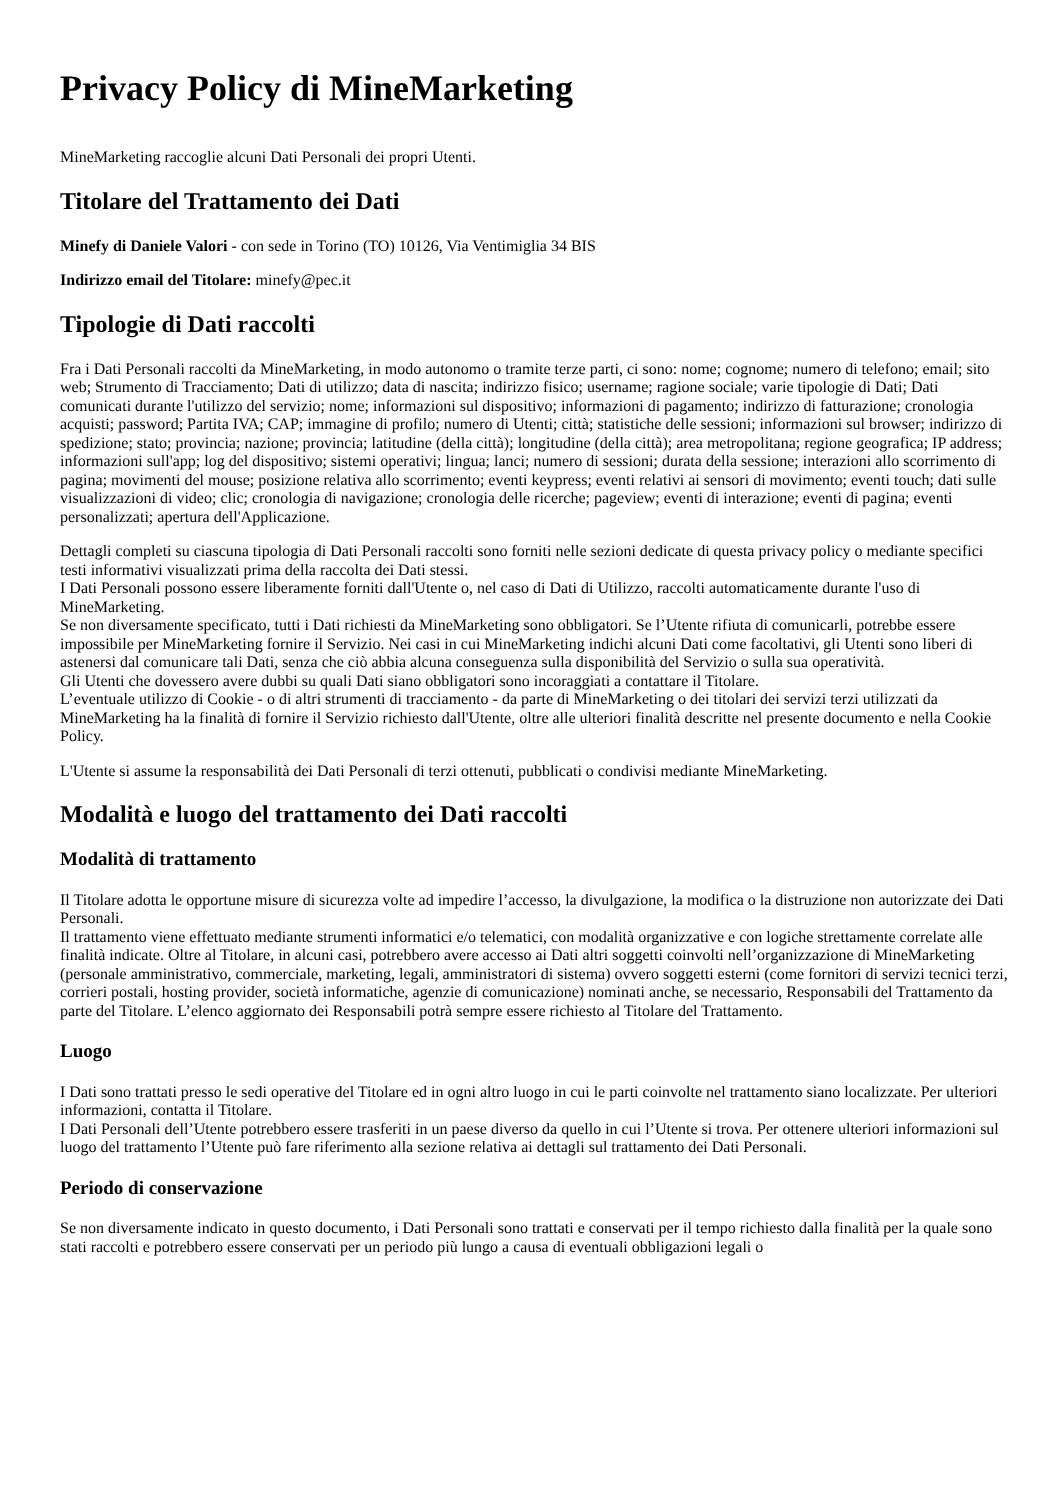Privacy Policy di MineMarketing
MineMarketing raccoglie alcuni Dati Personali dei propri Utenti.
Titolare del Trattamento dei Dati
Minefy di Daniele Valori - con sede in Torino (TO) 10126, Via Ventimiglia 34 BIS
Indirizzo email del Titolare: minefy@pec.it
Tipologie di Dati raccolti
Fra i Dati Personali raccolti da MineMarketing, in modo autonomo o tramite terze parti, ci sono: nome; cognome; numero di telefono; email; sito web; Strumento di Tracciamento; Dati di utilizzo; data di nascita; indirizzo fisico; username; ragione sociale; varie tipologie di Dati; Dati comunicati durante l'utilizzo del servizio; nome; informazioni sul dispositivo; informazioni di pagamento; indirizzo di fatturazione; cronologia acquisti; password; Partita IVA; CAP; immagine di profilo; numero di Utenti; città; statistiche delle sessioni; informazioni sul browser; indirizzo di spedizione; stato; provincia; nazione; provincia; latitudine (della città); longitudine (della città); area metropolitana; regione geografica; IP address; informazioni sull'app; log del dispositivo; sistemi operativi; lingua; lanci; numero di sessioni; durata della sessione; interazioni allo scorrimento di pagina; movimenti del mouse; posizione relativa allo scorrimento; eventi keypress; eventi relativi ai sensori di movimento; eventi touch; dati sulle visualizzazioni di video; clic; cronologia di navigazione; cronologia delle ricerche; pageview; eventi di interazione; eventi di pagina; eventi personalizzati; apertura dell'Applicazione.
Dettagli completi su ciascuna tipologia di Dati Personali raccolti sono forniti nelle sezioni dedicate di questa privacy policy o mediante specifici testi informativi visualizzati prima della raccolta dei Dati stessi.
I Dati Personali possono essere liberamente forniti dall'Utente o, nel caso di Dati di Utilizzo, raccolti automaticamente durante l'uso di MineMarketing.
Se non diversamente specificato, tutti i Dati richiesti da MineMarketing sono obbligatori. Se l’Utente rifiuta di comunicarli, potrebbe essere impossibile per MineMarketing fornire il Servizio. Nei casi in cui MineMarketing indichi alcuni Dati come facoltativi, gli Utenti sono liberi di astenersi dal comunicare tali Dati, senza che ciò abbia alcuna conseguenza sulla disponibilità del Servizio o sulla sua operatività.
Gli Utenti che dovessero avere dubbi su quali Dati siano obbligatori sono incoraggiati a contattare il Titolare.
L’eventuale utilizzo di Cookie - o di altri strumenti di tracciamento - da parte di MineMarketing o dei titolari dei servizi terzi utilizzati da MineMarketing ha la finalità di fornire il Servizio richiesto dall'Utente, oltre alle ulteriori finalità descritte nel presente documento e nella Cookie Policy.
L'Utente si assume la responsabilità dei Dati Personali di terzi ottenuti, pubblicati o condivisi mediante MineMarketing.
Modalità e luogo del trattamento dei Dati raccolti
Modalità di trattamento
Il Titolare adotta le opportune misure di sicurezza volte ad impedire l’accesso, la divulgazione, la modifica o la distruzione non autorizzate dei Dati Personali.
Il trattamento viene effettuato mediante strumenti informatici e/o telematici, con modalità organizzative e con logiche strettamente correlate alle finalità indicate. Oltre al Titolare, in alcuni casi, potrebbero avere accesso ai Dati altri soggetti coinvolti nell’organizzazione di MineMarketing (personale amministrativo, commerciale, marketing, legali, amministratori di sistema) ovvero soggetti esterni (come fornitori di servizi tecnici terzi, corrieri postali, hosting provider, società informatiche, agenzie di comunicazione) nominati anche, se necessario, Responsabili del Trattamento da parte del Titolare. L’elenco aggiornato dei Responsabili potrà sempre essere richiesto al Titolare del Trattamento.
Luogo
I Dati sono trattati presso le sedi operative del Titolare ed in ogni altro luogo in cui le parti coinvolte nel trattamento siano localizzate. Per ulteriori informazioni, contatta il Titolare.
I Dati Personali dell’Utente potrebbero essere trasferiti in un paese diverso da quello in cui l’Utente si trova. Per ottenere ulteriori informazioni sul luogo del trattamento l’Utente può fare riferimento alla sezione relativa ai dettagli sul trattamento dei Dati Personali.
Periodo di conservazione
Se non diversamente indicato in questo documento, i Dati Personali sono trattati e conservati per il tempo richiesto dalla finalità per la quale sono stati raccolti e potrebbero essere conservati per un periodo più lungo a causa di eventuali obbligazioni legali o